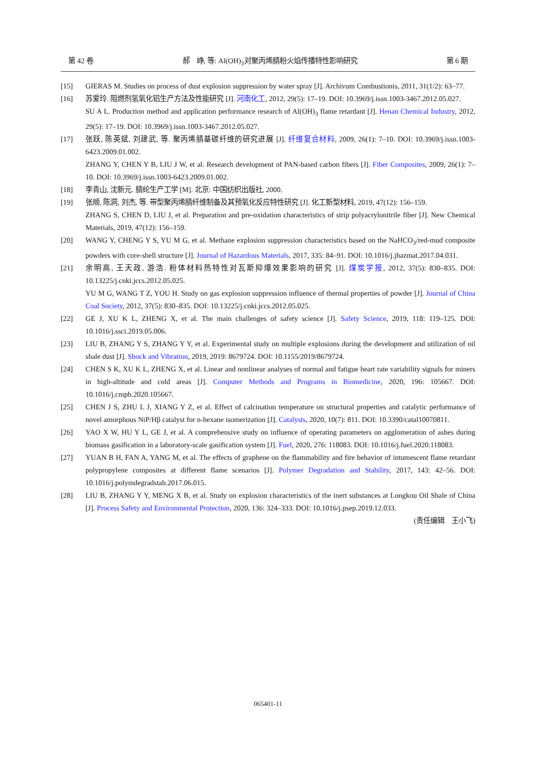第 42 卷 郝　峥, 等: Al(OH)<sub>3</sub>对聚丙烯腈粉火焰传播特性影响研究 第 6 期
[15] GIERAS M. Studies on process of dust explosion suppression by water spray [J]. Archivum Combustionis, 2011, 31(1/2): 63–77.
[16] 苏爱玲. 阻燃剂氢氧化铝生产方法及性能研究 [J]. 河南化工, 2012, 29(5): 17–19. DOI: 10.3969/j.issn.1003-3467.2012.05.027.
SU A L. Production method and application performance research of Al(OH)<sub>3</sub> flame retardant [J]. Henan Chemical Industry, 2012, 29(5): 17–19. DOI: 10.3969/j.issn.1003-3467.2012.05.027.
[17] 张跃, 陈英斌, 刘建武, 等. 聚丙烯腈基碳纤维的研究进展 [J]. 纤维复合材料, 2009, 26(1): 7–10. DOI: 10.3969/j.issn.1003-6423.2009.01.002.
ZHANG Y, CHEN Y B, LIU J W, et al. Research development of PAN-based carbon fibers [J]. Fiber Composites, 2009, 26(1): 7–10. DOI: 10.3969/j.issn.1003-6423.2009.01.002.
[18] 李青山, 沈新元. 腈纶生产工学 [M]. 北京: 中国纺织出版社, 2000.
[19] 张顺, 陈洞, 刘杰, 等. 带型聚丙烯腈纤维制备及其预氧化反应特性研究 [J]. 化工新型材料, 2019, 47(12): 156–159.
ZHANG S, CHEN D, LIU J, et al. Preparation and pre-oxidation characteristics of strip polyacrylonitrile fiber [J]. New Chemical Materials, 2019, 47(12): 156–159.
[20] WANG Y, CHENG Y S, YU M G, et al. Methane explosion suppression characteristics based on the NaHCO<sub>3</sub>/red-mud composite powders with core-shell structure [J]. Journal of Hazardous Materials, 2017, 335: 84–91. DOI: 10.1016/j.jhazmat.2017.04.031.
[21] 余明高, 王天政, 游浩. 粉体材料热特性对瓦斯抑爆效果影响的研究 [J]. 煤炭学报, 2012, 37(5): 830–835. DOI: 10.13225/j.cnki.jccs.2012.05.025.
YU M G, WANG T Z, YOU H. Study on gas explosion suppression influence of thermal properties of powder [J]. Journal of China Coal Society, 2012, 37(5): 830–835. DOI: 10.13225/j.cnki.jccs.2012.05.025.
[22] GE J, XU K L, ZHENG X, et al. The main challenges of safety science [J]. Safety Science, 2019, 118: 119–125. DOI: 10.1016/j.ssci.2019.05.006.
[23] LIU B, ZHANG Y S, ZHANG Y Y, et al. Experimental study on multiple explosions during the development and utilization of oil shale dust [J]. Shock and Vibration, 2019, 2019: 8679724. DOI: 10.1155/2019/8679724.
[24] CHEN S K, XU K L, ZHENG X, et al. Linear and nonlinear analyses of normal and fatigue heart rate variability signals for miners in high-altitude and cold areas [J]. Computer Methods and Programs in Biomedicine, 2020, 196: 105667. DOI: 10.1016/j.cmpb.2020.105667.
[25] CHEN J S, ZHU L J, XIANG Y Z, et al. Effect of calcination temperature on structural properties and catalytic performance of novel amorphous NiP/Hβ catalyst for n-hexane isomerization [J]. Catalysts, 2020, 10(7): 811. DOI: 10.3390/catal10070811.
[26] YAO X W, HU Y L, GE J, et al. A comprehensive study on influence of operating parameters on agglomeration of ashes during biomass gasification in a laboratory-scale gasification system [J]. Fuel, 2020, 276: 118083. DOI: 10.1016/j.fuel.2020.118083.
[27] YUAN B H, FAN A, YANG M, et al. The effects of graphene on the flammability and fire behavior of intumescent flame retardant polypropylene composites at different flame scenarios [J]. Polymer Degradation and Stability, 2017, 143: 42–56. DOI: 10.1016/j.polymdegradstab.2017.06.015.
[28] LIU B, ZHANG Y Y, MENG X B, et al. Study on explosion characteristics of the inert substances at Longkou Oil Shale of China [J]. Process Safety and Environmental Protection, 2020, 136: 324–333. DOI: 10.1016/j.psep.2019.12.033.
(责任编辑　王小飞)
065401-11